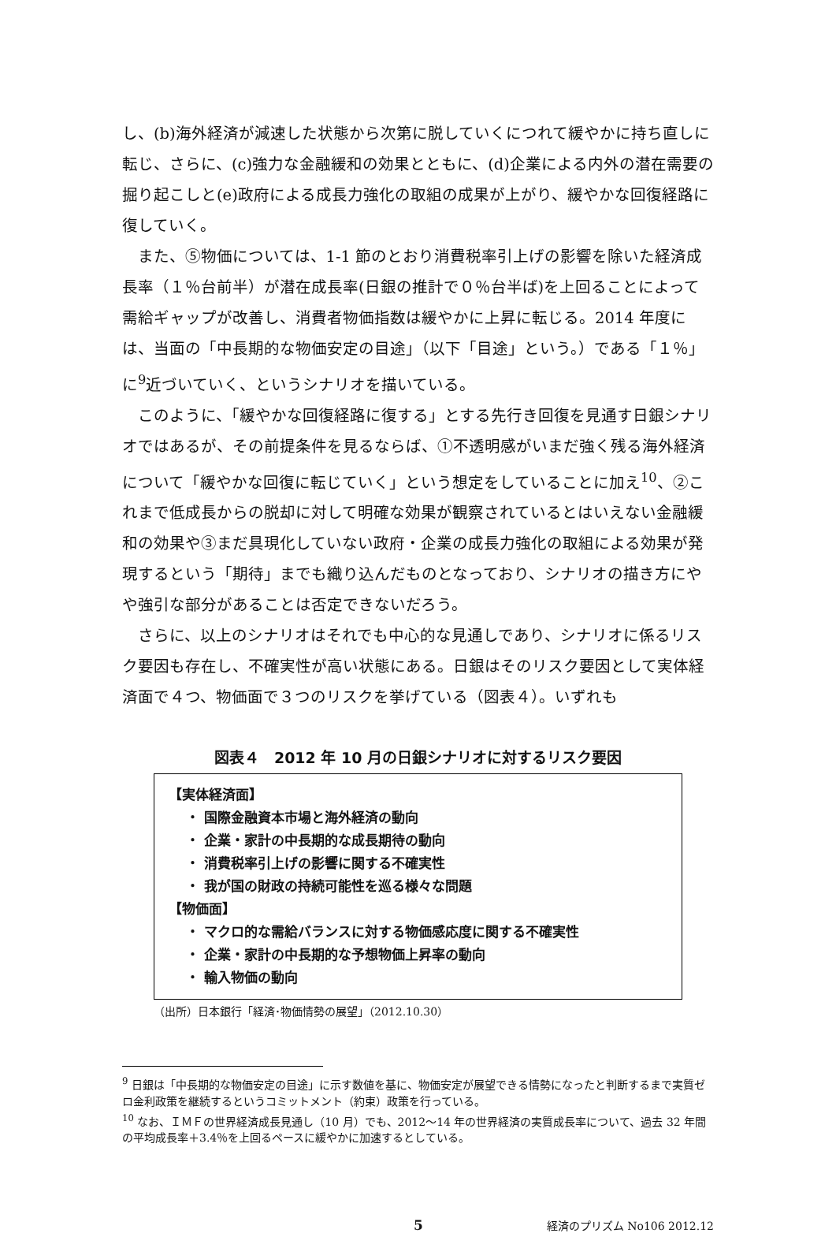し、(b)海外経済が減速した状態から次第に脱していくにつれて緩やかに持ち直しに転じ、さらに、(c)強力な金融緩和の効果とともに、(d)企業による内外の潜在需要の掘り起こしと(e)政府による成長力強化の取組の成果が上がり、緩やかな回復経路に復していく。
また、⑤物価については、1-1 節のとおり消費税率引上げの影響を除いた経済成長率（１％台前半）が潜在成長率(日銀の推計で０％台半ば)を上回ることによって需給ギャップが改善し、消費者物価指数は緩やかに上昇に転じる。2014 年度には、当面の「中長期的な物価安定の目途」（以下「目途」という。）である「１％」に<sup>9</sup>近づいていく、というシナリオを描いている。
このように、「緩やかな回復経路に復する」とする先行き回復を見通す日銀シナリオではあるが、その前提条件を見るならば、①不透明感がいまだ強く残る海外経済について「緩やかな回復に転じていく」という想定をしていることに加え<sup>10</sup>、②これまで低成長からの脱却に対して明確な効果が観察されているとはいえない金融緩和の効果や③まだ具現化していない政府・企業の成長力強化の取組による効果が発現するという「期待」までも織り込んだものとなっており、シナリオの描き方にやや強引な部分があることは否定できないだろう。
さらに、以上のシナリオはそれでも中心的な見通しであり、シナリオに係るリスク要因も存在し、不確実性が高い状態にある。日銀はそのリスク要因として実体経済面で４つ、物価面で３つのリスクを挙げている（図表４）。いずれも
図表４　2012 年 10 月の日銀シナリオに対するリスク要因
【実体経済面】
・ 国際金融資本市場と海外経済の動向
・ 企業・家計の中長期的な成長期待の動向
・ 消費税率引上げの影響に関する不確実性
・ 我が国の財政の持続可能性を巡る様々な問題
【物価面】
・ マクロ的な需給バランスに対する物価感応度に関する不確実性
・ 企業・家計の中長期的な予想物価上昇率の動向
・ 輸入物価の動向
（出所）日本銀行「経済･物価情勢の展望」（2012.10.30）
<sup>9</sup> 日銀は「中長期的な物価安定の目途」に示す数値を基に、物価安定が展望できる情勢になったと判断するまで実質ゼロ金利政策を継続するというコミットメント（約束）政策を行っている。
<sup>10</sup> なお、ＩＭＦの世界経済成長見通し（10 月）でも、2012～14 年の世界経済の実質成長率について、過去 32 年間の平均成長率＋3.4％を上回るペースに緩やかに加速するとしている。
5 経済のプリズム No106 2012.12